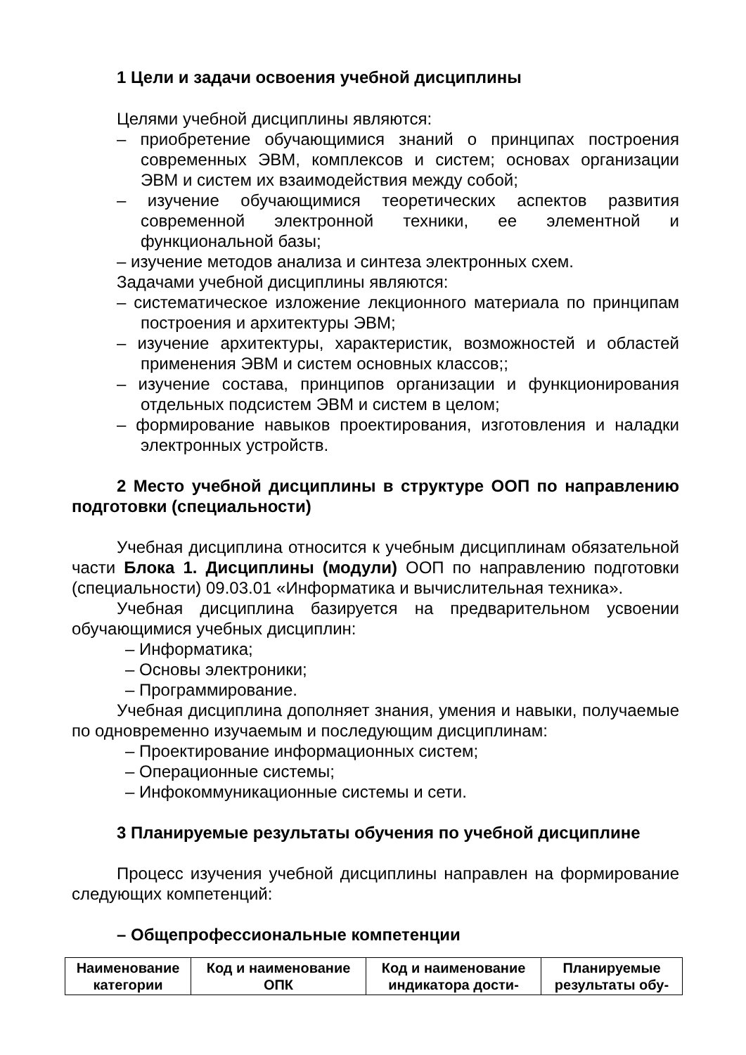1 Цели и задачи освоения учебной дисциплины
Целями учебной дисциплины являются:
– приобретение обучающимися знаний о принципах построения современных ЭВМ, комплексов и систем; основах организации ЭВМ и систем их взаимодействия между собой;
– изучение обучающимися теоретических аспектов развития современной электронной техники, ее элементной и функциональной базы;
– изучение методов анализа и синтеза электронных схем.
Задачами учебной дисциплины являются:
– систематическое изложение лекционного материала по принципам построения и архитектуры ЭВМ;
– изучение архитектуры, характеристик, возможностей и областей применения ЭВМ и систем основных классов;;
– изучение состава, принципов организации и функционирования отдельных подсистем ЭВМ и систем в целом;
– формирование навыков проектирования, изготовления и наладки электронных устройств.
2 Место учебной дисциплины в структуре ООП по направлению подготовки (специальности)
Учебная дисциплина относится к учебным дисциплинам обязательной части Блока 1. Дисциплины (модули) ООП по направлению подготовки (специальности) 09.03.01 «Информатика и вычислительная техника».
Учебная дисциплина базируется на предварительном усвоении обучающимися учебных дисциплин:
– Информатика;
– Основы электроники;
– Программирование.
Учебная дисциплина дополняет знания, умения и навыки, получаемые по одновременно изучаемым и последующим дисциплинам:
– Проектирование информационных систем;
– Операционные системы;
– Инфокоммуникационные системы и сети.
3 Планируемые результаты обучения по учебной дисциплине
Процесс изучения учебной дисциплины направлен на формирование следующих компетенций:
– Общепрофессиональные компетенции
| Наименование категории | Код и наименование ОПК | Код и наименование индикатора дости- | Планируемые результаты обу- |
| --- | --- | --- | --- |